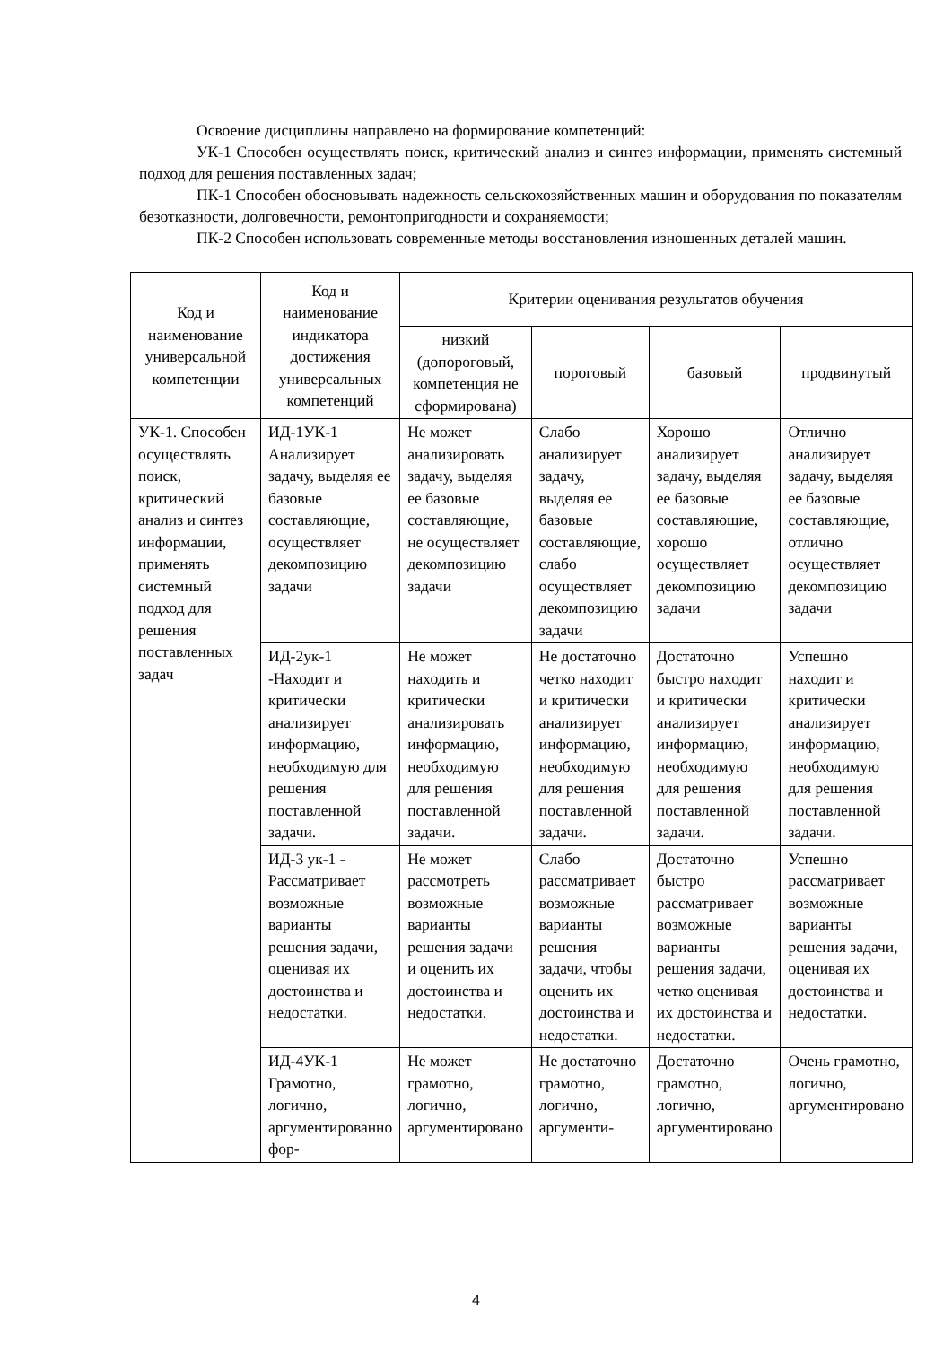Освоение дисциплины направлено на формирование компетенций:
УК-1 Способен осуществлять поиск, критический анализ и синтез информации, применять системный подход для решения поставленных задач;
ПК-1 Способен обосновывать надежность сельскохозяйственных машин и оборудования по показателям безотказности, долговечности, ремонтопригодности и сохраняемости;
ПК-2 Способен использовать современные методы восстановления изношенных деталей машин.
| Код и наименование универсальной компетенции | Код и наименование индикатора достижения универсальных компетенций | Критерии оценивания результатов обучения | | | |
| --- | --- | --- | --- | --- | --- |
| | | низкий (допороговый, компетенция не сформирована) | пороговый | базовый | продвинутый |
| УК-1. Способен осуществлять поиск, критический анализ и синтез информации, применять системный подход для решения поставленных задач | ИД-1УК-1 Анализирует задачу, выделяя ее базовые составляющие, осуществляет декомпозицию задачи | Не может анализировать задачу, выделяя ее базовые составляющие, не осуществляет декомпозицию задачи | Слабо анализирует задачу, выделяя ее базовые составляющие, слабо осуществляет декомпозицию задачи | Хорошо анализирует задачу, выделяя ее базовые составляющие, хорошо осуществляет декомпозицию задачи | Отлично анализирует задачу, выделяя ее базовые составляющие, отлично осуществляет декомпозицию задачи |
| | ИД-2ук-1 -Находит и критически анализирует информацию, необходимую для решения поставленной задачи. | Не может находить и критически анализировать информацию, необходимую для решения поставленной задачи. | Не достаточно четко находит и критически анализирует информацию, необходимую для решения поставленной задачи. | Достаточно быстро находит и критически анализирует информацию, необходимую для решения поставленной задачи. | Успешно находит и критически анализирует информацию, необходимую для решения поставленной задачи. |
| | ИД-3 ук-1 - Рассматривает возможные варианты решения задачи, оценивая их достоинства и недостатки. | Не может рассмотреть возможные варианты решения задачи и оценить их достоинства и недостатки. | Слабо рассматривает возможные варианты решения задачи, чтобы оценить их достоинства и недостатки. | Достаточно быстро рассматривает возможные варианты решения задачи, четко оценивая их достоинства и недостатки. | Успешно рассматривает возможные варианты решения задачи, оценивая их достоинства и недостатки. |
| | ИД-4УК-1 Грамотно, логично, аргументированно фор- | Не может грамотно, логично, аргументировано | Не достаточно грамотно, логично, аргументи- | Достаточно грамотно, логично, аргументировано | Очень грамотно, логично, аргументировано |
4